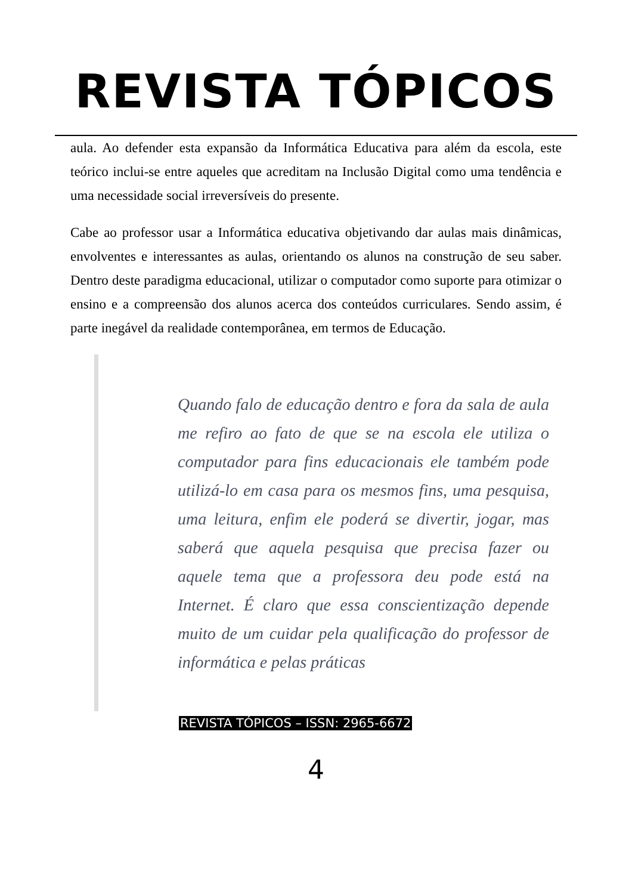REVISTA TÓPICOS
aula. Ao defender esta expansão da Informática Educativa para além da escola, este teórico inclui-se entre aqueles que acreditam na Inclusão Digital como uma tendência e uma necessidade social irreversíveis do presente.
Cabe ao professor usar a Informática educativa objetivando dar aulas mais dinâmicas, envolventes e interessantes as aulas, orientando os alunos na construção de seu saber. Dentro deste paradigma educacional, utilizar o computador como suporte para otimizar o ensino e a compreensão dos alunos acerca dos conteúdos curriculares. Sendo assim, é parte inegável da realidade contemporânea, em termos de Educação.
Quando falo de educação dentro e fora da sala de aula me refiro ao fato de que se na escola ele utiliza o computador para fins educacionais ele também pode utilizá-lo em casa para os mesmos fins, uma pesquisa, uma leitura, enfim ele poderá se divertir, jogar, mas saberá que aquela pesquisa que precisa fazer ou aquele tema que a professora deu pode está na Internet. É claro que essa conscientização depende muito de um cuidar pela qualificação do professor de informática e pelas práticas
REVISTA TÓPICOS – ISSN: 2965-6672
4